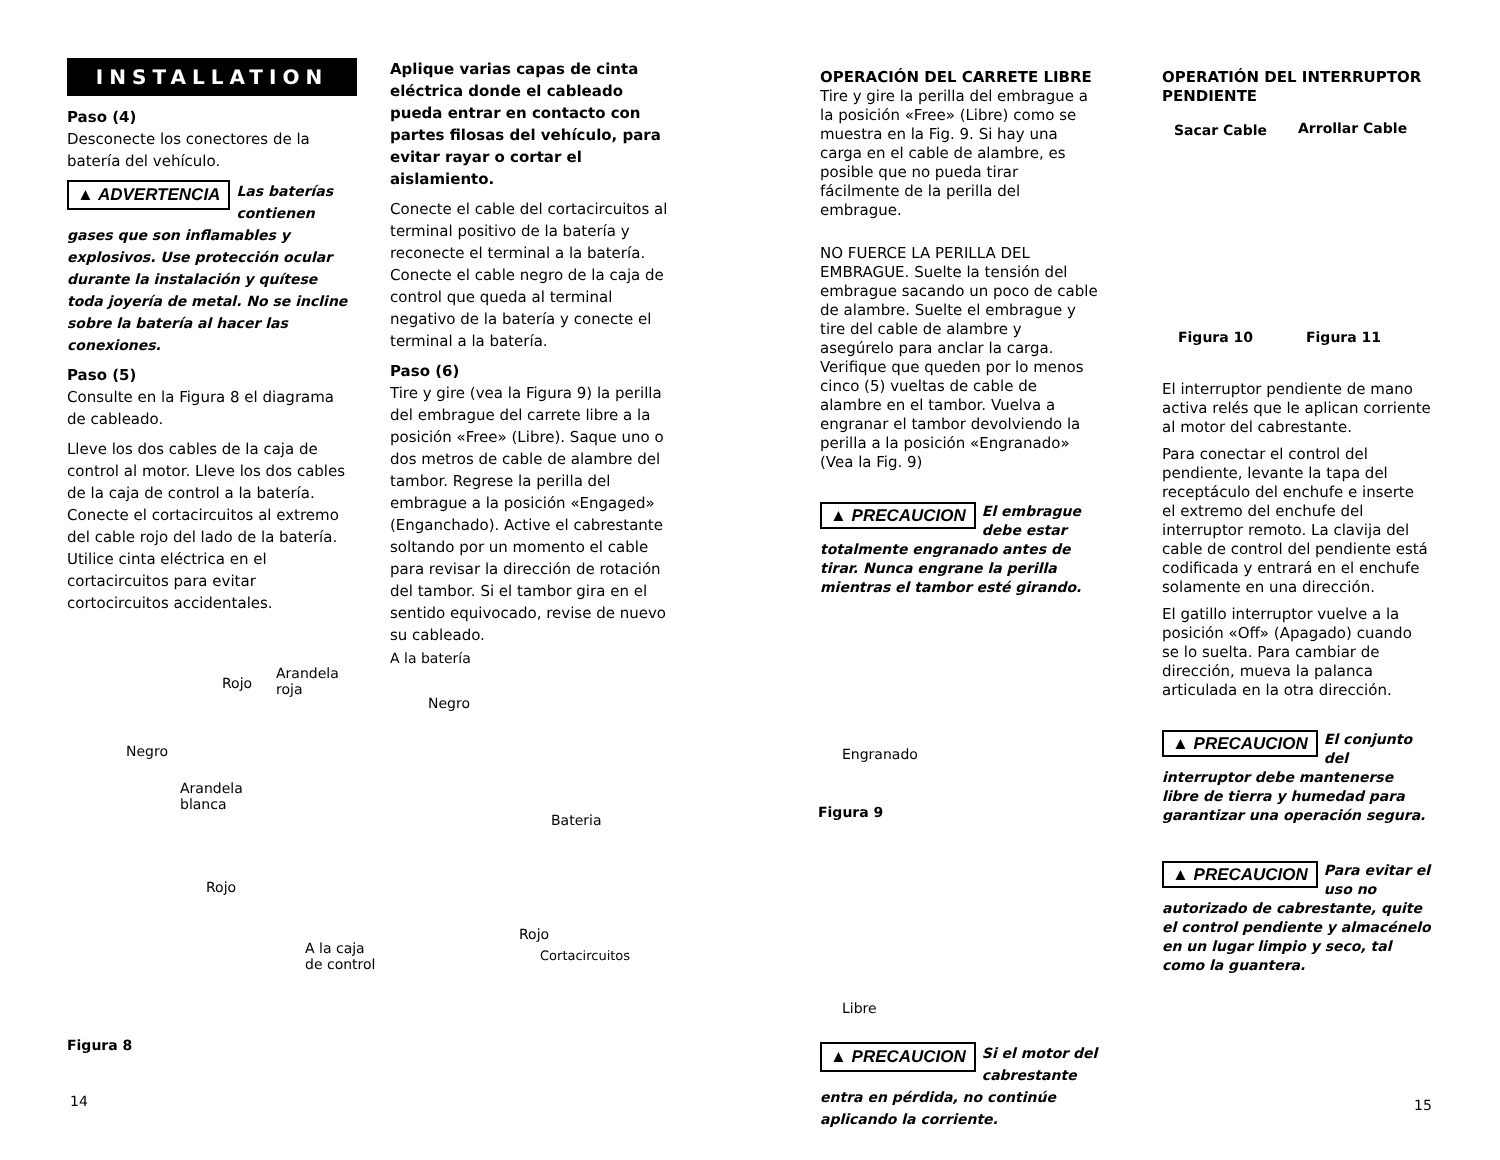INSTALLATION
Paso (4)
Desconecte los conectores de la batería del vehículo.
▲ ADVERTENCIA Las baterías contienen gases que son inflamables y explosivos. Use protección ocular durante la instalación y quítese toda joyería de metal. No se incline sobre la batería al hacer las conexiones.
Paso (5)
Consulte en la Figura 8 el diagrama de cableado.
Lleve los dos cables de la caja de control al motor. Lleve los dos cables de la caja de control a la batería. Conecte el cortacircuitos al extremo del cable rojo del lado de la batería. Utilice cinta eléctrica en el cortacircuitos para evitar cortocircuitos accidentales.
Aplique varias capas de cinta eléctrica donde el cableado pueda entrar en contacto con partes filosas del vehículo, para evitar rayar o cortar el aislamiento.
Conecte el cable del cortacircuitos al terminal positivo de la batería y reconecte el terminal a la batería. Conecte el cable negro de la caja de control que queda al terminal negativo de la batería y conecte el terminal a la batería.
Paso (6)
Tire y gire (vea la Figura 9) la perilla del embrague del carrete libre a la posición «Free» (Libre). Saque uno o dos metros de cable de alambre del tambor. Regrese la perilla del embrague a la posición «Engaged» (Enganchado). Active el cabrestante soltando por un momento el cable para revisar la dirección de rotación del tambor. Si el tambor gira en el sentido equivocado, revise de nuevo su cableado.
A la batería
Rojo
Arandela
roja
Negro
Negro
Arandela
blanca
Bateria
Rojo
Rojo
A la caja
de control
Cortacircuitos
Figura 8
14
OPERACIÓN DEL CARRETE LIBRE
Tire y gire la perilla del embrague a la posición «Free» (Libre) como se muestra en la Fig. 9. Si hay una carga en el cable de alambre, es posible que no pueda tirar fácilmente de la perilla del embrague.
NO FUERCE LA PERILLA DEL EMBRAGUE. Suelte la tensión del embrague sacando un poco de cable de alambre. Suelte el embrague y tire del cable de alambre y asegúrelo para anclar la carga. Verifique que queden por lo menos cinco (5) vueltas de cable de alambre en el tambor. Vuelva a engranar el tambor devolviendo la perilla a la posición «Engranado» (Vea la Fig. 9)
▲ PRECAUCION El embrague debe estar totalmente engranado antes de tirar. Nunca engrane la perilla mientras el tambor esté girando.
Engranado
Figura 9
Libre
▲ PRECAUCION Si el motor del cabrestante entra en pérdida, no continúe aplicando la corriente.
OPERATIÓN DEL INTERRUPTOR PENDIENTE
Sacar Cable Arrollar Cable
Figura 10 Figura 11
El interruptor pendiente de mano activa relés que le aplican corriente al motor del cabrestante.
Para conectar el control del pendiente, levante la tapa del receptáculo del enchufe e inserte el extremo del enchufe del interruptor remoto. La clavija del cable de control del pendiente está codificada y entrará en el enchufe solamente en una dirección.
El gatillo interruptor vuelve a la posición «Off» (Apagado) cuando se lo suelta. Para cambiar de dirección, mueva la palanca articulada en la otra dirección.
▲ PRECAUCION El conjunto del interruptor debe mantenerse libre de tierra y humedad para garantizar una operación segura.
▲ PRECAUCION Para evitar el uso no autorizado de cabrestante, quite el control pendiente y almacénelo en un lugar limpio y seco, tal como la guantera.
15